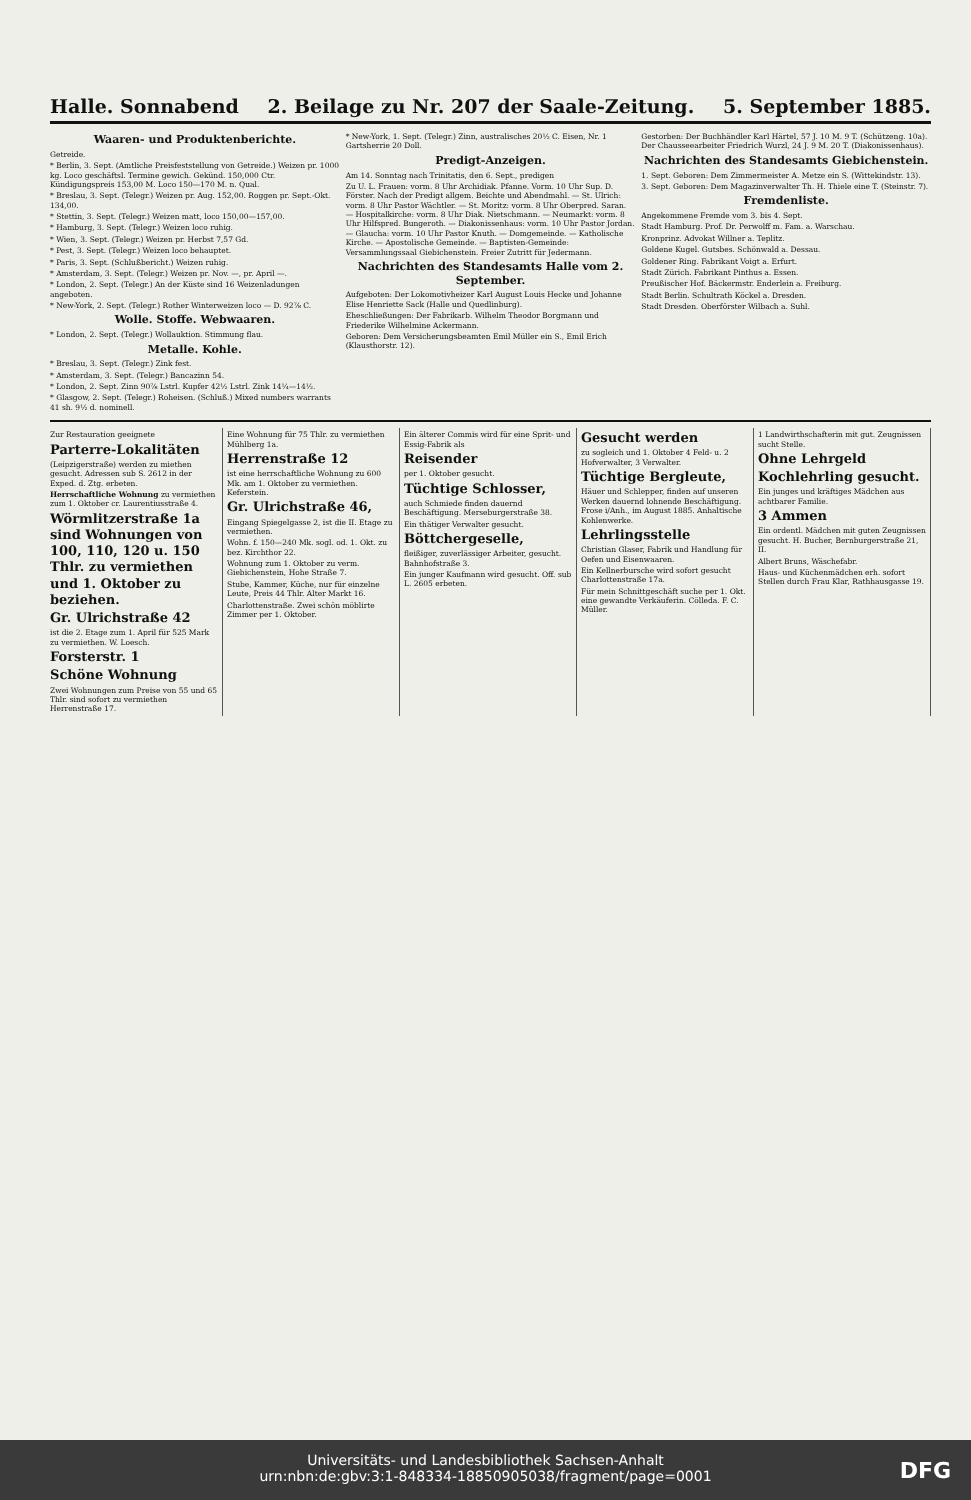Halle. Sonnabend 2. Beilage zu Nr. 207 der Saale-Zeitung. 5. September 1885.
Waaren- und Produktenberichte.
Getreide.
* Berlin, 3. Sept. (Amtliche Preisfeststellung von Getreide.) Weizen pr. 1000 kg. Loco geschäftsl. Termine gewich. Gekünd. 150,000 Ctr. Kündigungspreis 153,00 M. Loco 150—170 M. n. Qual.
* Breslau, 3. Sept. (Telegr.) Weizen pr. Aug. 152,00. Roggen pr. Sept.-Okt. 134,00.
* Stettin, 3. Sept. (Telegr.) Weizen matt, loco 150,00—157,00.
* Hamburg, 3. Sept. (Telegr.) Weizen loco ruhig.
* Wien, 3. Sept. (Telegr.) Weizen pr. Herbst 7,57 Gd.
* Pest, 3. Sept. (Telegr.) Weizen loco behauptet.
* Paris, 3. Sept. (Schlußbericht.) Weizen ruhig.
* Amsterdam, 3. Sept. (Telegr.) Weizen pr. Nov. —, pr. April —.
* London, 2. Sept. (Telegr.) An der Küste sind 16 Weizenladungen angeboten.
* New-York, 2. Sept. (Telegr.) Rother Winterweizen loco — D. 92⅞ C.
Wolle. Stoffe. Webwaaren.
* London, 2. Sept. (Telegr.) Wollauktion. Stimmung flau.
Metalle. Kohle.
* Breslau, 3. Sept. (Telegr.) Zink fest.
* Amsterdam, 3. Sept. (Telegr.) Bancazinn 54.
* London, 2. Sept. Zinn 90⅞ Lstrl. Kupfer 42½ Lstrl. Zink 14¼—14½.
* Glasgow, 2. Sept. (Telegr.) Roheisen. (Schluß.) Mixed numbers warrants 41 sh. 9½ d. nominell.
* New-York, 1. Sept. (Telegr.) Zinn, australisches 20½ C. Eisen, Nr. 1 Gartsherrie 20 Doll.
Predigt-Anzeigen.
Am 14. Sonntag nach Trinitatis, den 6. Sept., predigen
Zu U. L. Frauen: vorm. 8 Uhr Archidiak. Pfanne. Vorm. 10 Uhr Sup. D. Förster. Nach der Predigt allgem. Beichte und Abendmahl. — St. Ulrich: vorm. 8 Uhr Pastor Wächtler. — St. Moritz: vorm. 8 Uhr Oberpred. Saran. — Hospitalkirche: vorm. 8 Uhr Diak. Nietschmann. — Neumarkt: vorm. 8 Uhr Hilfspred. Bungeroth. — Diakonissenhaus: vorm. 10 Uhr Pastor Jordan. — Glaucha: vorm. 10 Uhr Pastor Knuth. — Domgemeinde. — Katholische Kirche. — Apostolische Gemeinde. — Baptisten-Gemeinde: Versammlungssaal Giebichenstein. Freier Zutritt für Jedermann.
Nachrichten des Standesamts Halle vom 2. September.
Aufgeboten: Der Lokomotivheizer Karl August Louis Hecke und Johanne Elise Henriette Sack (Halle und Quedlinburg).
Eheschließungen: Der Fabrikarb. Wilhelm Theodor Borgmann und Friederike Wilhelmine Ackermann.
Geboren: Dem Versicherungsbeamten Emil Müller ein S., Emil Erich (Klausthorstr. 12).
Gestorben: Der Buchhändler Karl Härtel, 57 J. 10 M. 9 T. (Schützeng. 10a). Der Chausseearbeiter Friedrich Wurzl, 24 J. 9 M. 20 T. (Diakonissenhaus).
Nachrichten des Standesamts Giebichenstein.
1. Sept. Geboren: Dem Zimmermeister A. Metze ein S. (Wittekindstr. 13).
3. Sept. Geboren: Dem Magazinverwalter Th. H. Thiele eine T. (Steinstr. 7).
Fremdenliste.
Angekommene Fremde vom 3. bis 4. Sept.
Stadt Hamburg. Prof. Dr. Perwolff m. Fam. a. Warschau.
Kronprinz. Advokat Willner a. Teplitz.
Goldene Kugel. Gutsbes. Schönwald a. Dessau.
Goldener Ring. Fabrikant Voigt a. Erfurt.
Stadt Zürich. Fabrikant Pinthus a. Essen.
Preußischer Hof. Bäckermstr. Enderlein a. Freiburg.
Stadt Berlin. Schultrath Köckel a. Dresden.
Stadt Dresden. Oberförster Wilbach a. Suhl.
Zur Restauration geeignete
Parterre-Lokalitäten
(Leipzigerstraße) werden zu miethen gesucht. Adressen sub S. 2612 in der Exped. d. Ztg. erbeten.
Herrschaftliche Wohnung zu vermiethen zum 1. Oktober cr. Laurentiusstraße 4.
Wörmlitzerstraße 1a sind Wohnungen von 100, 110, 120 u. 150 Thlr. zu vermiethen und 1. Oktober zu beziehen.
Gr. Ulrichstraße 42
ist die 2. Etage zum 1. April für 525 Mark zu vermiethen. W. Loesch.
Forsterstr. 1
Schöne Wohnung
Zwei Wohnungen zum Preise von 55 und 65 Thlr. sind sofort zu vermiethen Herrenstraße 17.
Eine Wohnung für 75 Thlr. zu vermiethen Mühlberg 1a.
Herrenstraße 12
ist eine herrschaftliche Wohnung zu 600 Mk. am 1. Oktober zu vermiethen. Keferstein.
Gr. Ulrichstraße 46,
Eingang Spiegelgasse 2, ist die II. Etage zu vermiethen.
Wohn. f. 150—240 Mk. sogl. od. 1. Okt. zu bez. Kirchthor 22.
Wohnung zum 1. Oktober zu verm. Giebichenstein, Hohe Straße 7.
Stube, Kammer, Küche, nur für einzelne Leute, Preis 44 Thlr. Alter Markt 16.
Charlottenstraße. Zwei schön möblirte Zimmer per 1. Oktober.
Ein älterer Commis wird für eine Sprit- und Essig-Fabrik als
Reisender
per 1. Oktober gesucht.
Tüchtige Schlosser,
auch Schmiede finden dauernd Beschäftigung. Merseburgerstraße 38.
Ein thätiger Verwalter gesucht.
Böttchergeselle,
fleißiger, zuverlässiger Arbeiter, gesucht. Bahnhofstraße 3.
Ein junger Kaufmann wird gesucht. Off. sub L. 2605 erbeten.
Gesucht werden
zu sogleich und 1. Oktober 4 Feld- u. 2 Hofverwalter, 3 Verwalter.
Tüchtige Bergleute,
Häuer und Schlepper, finden auf unseren Werken dauernd lohnende Beschäftigung. Frose i/Anh., im August 1885. Anhaltische Kohlenwerke.
Lehrlingsstelle
Christian Glaser, Fabrik und Handlung für Oefen und Eisenwaaren.
Ein Kellnerbursche wird sofort gesucht Charlottenstraße 17a.
Für mein Schnittgeschäft suche per 1. Okt. eine gewandte Verkäuferin. Cölleda. F. C. Müller.
1 Landwirthschafterin mit gut. Zeugnissen sucht Stelle.
Ohne Lehrgeld
Kochlehrling gesucht.
Ein junges und kräftiges Mädchen aus achtbarer Familie.
3 Ammen
Ein ordentl. Mädchen mit guten Zeugnissen gesucht. H. Bucher, Bernburgerstraße 21, II.
Albert Bruns, Wäschefabr.
Haus- und Küchenmädchen erh. sofort Stellen durch Frau Klar, Rathhausgasse 19.
Universitäts- und Landesbibliothek Sachsen-Anhalt
urn:nbn:de:gbv:3:1-848334-18850905038/fragment/page=0001
DFG